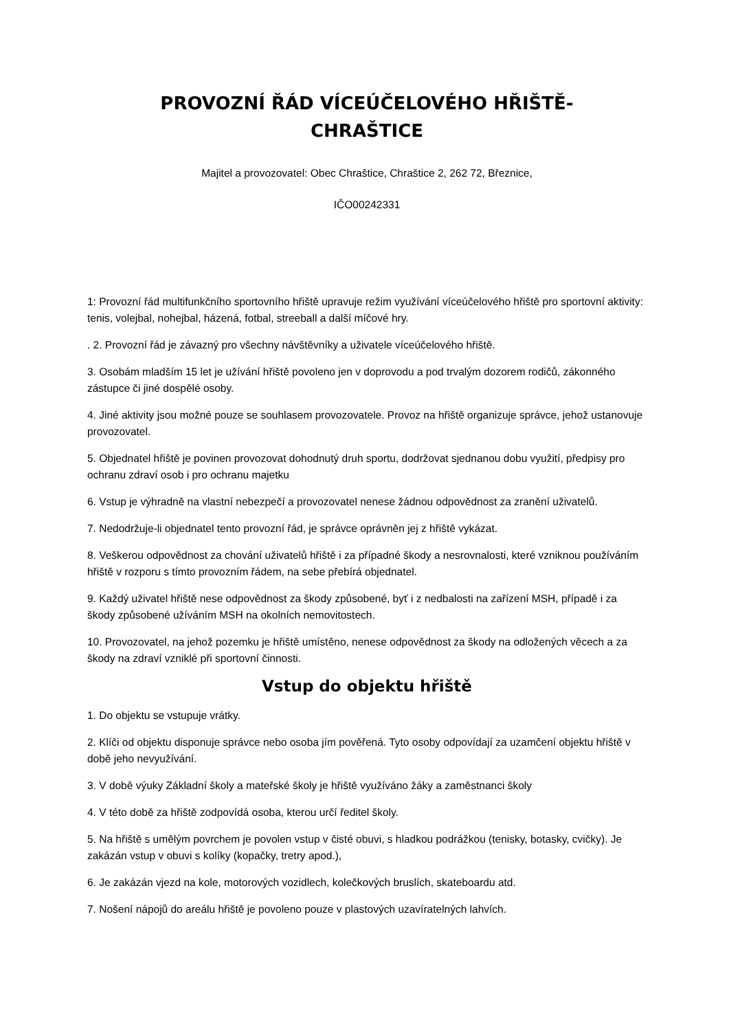PROVOZNÍ ŘÁD VÍCEÚČELOVÉHO HŘIŠTĚ-
CHRAŠTICE
Majitel a provozovatel: Obec Chraštice, Chraštice 2, 262 72, Březnice,
IČO00242331
1: Provozní řád multifunkčního sportovního hřiště upravuje režim využívání víceúčelového hřiště pro sportovní aktivity: tenis, volejbal, nohejbal, házená, fotbal, streeball a další míčové hry.
. 2. Provozní řád je závazný pro všechny návštěvníky a uživatele víceúčelového hřiště.
3. Osobám mladším 15 let je užívání hřiště povoleno jen v doprovodu a pod trvalým dozorem rodičů, zákonného zástupce či jiné dospělé osoby.
4. Jiné aktivity jsou možné pouze se souhlasem provozovatele. Provoz na hřiště organizuje správce, jehož ustanovuje provozovatel.
5. Objednatel hřiště je povinen provozovat dohodnutý druh sportu, dodržovat sjednanou dobu využití, předpisy pro ochranu zdraví osob i pro ochranu majetku
6. Vstup je výhradně na vlastní nebezpečí a provozovatel nenese žádnou odpovědnost za zranění uživatelů.
7. Nedodržuje-li objednatel tento provozní řád, je správce oprávněn jej z hřiště vykázat.
8. Veškerou odpovědnost za chování uživatelů hřiště i za případné škody a nesrovnalosti, které vzniknou používáním hřiště v rozporu s tímto provozním řádem, na sebe přebírá objednatel.
9. Každý uživatel hřiště nese odpovědnost za škody způsobené, byť i z nedbalosti na zařízení MSH, případě i za škody způsobené užíváním MSH na okolních nemovitostech.
10. Provozovatel, na jehož pozemku je hřiště umístěno, nenese odpovědnost za škody na odložených věcech a za škody na zdraví vzniklé při sportovní činnosti.
Vstup do objektu hřiště
1. Do objektu se vstupuje vrátky.
2. Klíči od objektu disponuje správce nebo osoba jím pověřená. Tyto osoby odpovídají za uzamčení objektu hřiště v době jeho nevyužívání.
3. V době výuky Základní školy a mateřské školy je hřiště využíváno žáky a zaměstnanci školy
4. V této době za hřiště zodpovídá osoba, kterou určí ředitel školy.
5. Na hřiště s umělým povrchem je povolen vstup v čisté obuvi, s hladkou podrážkou (tenisky, botasky, cvičky). Je zakázán vstup v obuvi s kolíky (kopačky, tretry apod.),
6. Je zakázán vjezd na kole, motorových vozidlech, kolečkových bruslích, skateboardu atd.
7. Nošení nápojů do areálu hřiště je povoleno pouze v plastových uzavíratelných lahvích.